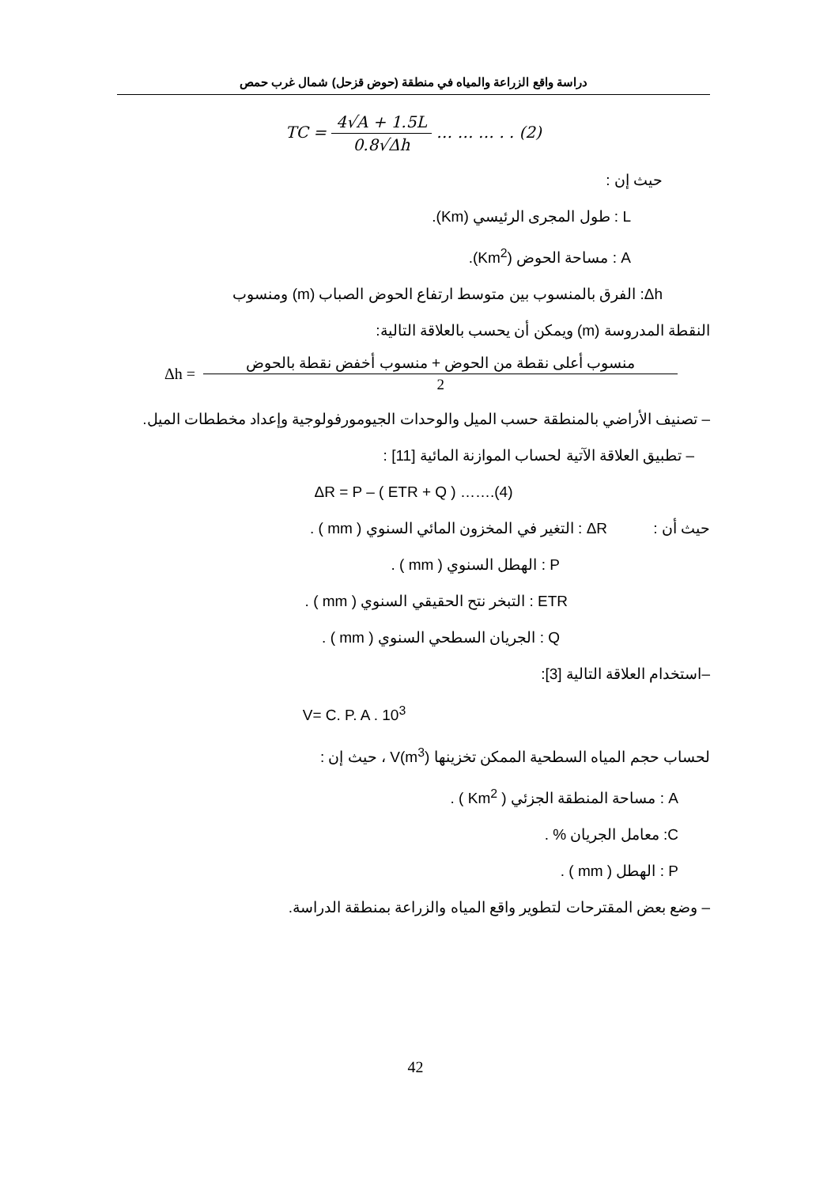دراسة واقع الزراعة والمياه في منطقة (حوض قزحل) شمال غرب حمص
TC = 4√A + 1.5L 0.8√Δh … … … . . (2)
حيث إن :
L : طول المجرى الرئيسي (Km).
A : مساحة الحوض (Km<sup>2</sup>).
Δh: الفرق بالمنسوب بين متوسط ارتفاع الحوض الصباب (m) ومنسوب
النقطة المدروسة (m) ويمكن أن يحسب بالعلاقة التالية:
Δh = منسوب أعلى نقطة من الحوض + منسوب أخفض نقطة بالحوض 2
– تصنيف الأراضي بالمنطقة حسب الميل والوحدات الجيومورفولوجية وإعداد مخططات الميل.
– تطبيق العلاقة الآتية لحساب الموازنة المائية [11] :
ΔR = P – ( ETR + Q ) …….(4)
حيث أن : ΔR : التغير في المخزون المائي السنوي ( mm ) .
P : الهطل السنوي ( mm ) .
ETR : التبخر نتح الحقيقي السنوي ( mm ) .
Q : الجريان السطحي السنوي ( mm ) .
–استخدام العلاقة التالية [3]:
V= C. P. A . 10<sup>3</sup>
لحساب حجم المياه السطحية الممكن تخزينها V(m<sup>3</sup>) ، حيث إن :
A : مساحة المنطقة الجزئي ( Km<sup>2</sup> ) .
C: معامل الجريان % .
P : الهطل ( mm ) .
– وضع بعض المقترحات لتطوير واقع المياه والزراعة بمنطقة الدراسة.
42